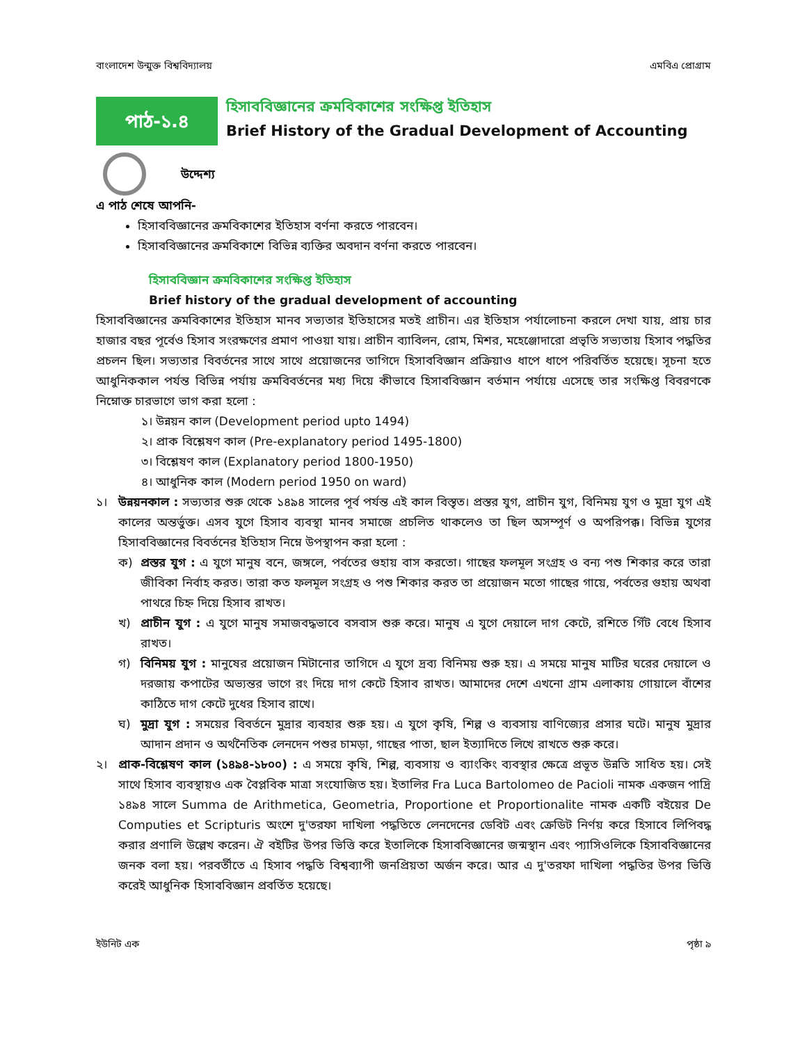বাংলাদেশ উন্মুক্ত বিশ্ববিদ্যালয় এমবিএ প্রোগ্রাম
পাঠ-১.৪
হিসাববিজ্ঞানের ক্রমবিকাশের সংক্ষিপ্ত ইতিহাস
Brief History of the Gradual Development of Accounting
উদ্দেশ্য
এ পাঠ শেষে আপনি-
হিসাববিজ্ঞানের ক্রমবিকাশের ইতিহাস বর্ণনা করতে পারবেন।
হিসাববিজ্ঞানের ক্রমবিকাশে বিভিন্ন ব্যক্তির অবদান বর্ণনা করতে পারবেন।
হিসাববিজ্ঞান ক্রমবিকাশের সংক্ষিপ্ত ইতিহাস
Brief history of the gradual development of accounting
হিসাববিজ্ঞানের ক্রমবিকাশের ইতিহাস মানব সভ্যতার ইতিহাসের মতই প্রাচীন। এর ইতিহাস পর্যালোচনা করলে দেখা যায়, প্রায় চার হাজার বছর পূর্বেও হিসাব সংরক্ষণের প্রমাণ পাওয়া যায়। প্রাচীন ব্যাবিলন, রোম, মিশর, মহেঞ্জোদারো প্রভৃতি সভ্যতায় হিসাব পদ্ধতির প্রচলন ছিল। সভ্যতার বিবর্তনের সাথে সাথে প্রয়োজনের তাগিদে হিসাববিজ্ঞান প্রক্রিয়াও ধাপে ধাপে পরিবর্তিত হয়েছে। সূচনা হতে আধুনিককাল পর্যন্ত বিভিন্ন পর্যায় ক্রমবিবর্তনের মধ্য দিয়ে কীভাবে হিসাববিজ্ঞান বর্তমান পর্যায়ে এসেছে তার সংক্ষিপ্ত বিবরণকে নিম্নোক্ত চারভাগে ভাগ করা হলো :
১। উন্নয়ন কাল (Development period upto 1494)
২। প্রাক বিশ্লেষণ কাল (Pre-explanatory period 1495-1800)
৩। বিশ্লেষণ কাল (Explanatory period 1800-1950)
৪। আধুনিক কাল (Modern period 1950 on ward)
১। উন্নয়নকাল : সভ্যতার শুরু থেকে ১৪৯৪ সালের পূর্ব পর্যন্ত এই কাল বিস্তৃত। প্রস্তর যুগ, প্রাচীন যুগ, বিনিময় যুগ ও মুদ্রা যুগ এই কালের অন্তর্ভুক্ত। এসব যুগে হিসাব ব্যবস্থা মানব সমাজে প্রচলিত থাকলেও তা ছিল অসম্পূর্ণ ও অপরিপক্ক। বিভিন্ন যুগের হিসাববিজ্ঞানের বিবর্তনের ইতিহাস নিম্নে উপস্থাপন করা হলো :
ক) প্রস্তর যুগ : এ যুগে মানুষ বনে, জঙ্গলে, পর্বতের গুহায় বাস করতো। গাছের ফলমূল সংগ্রহ ও বন্য পশু শিকার করে তারা জীবিকা নির্বাহ করত। তারা কত ফলমূল সংগ্রহ ও পশু শিকার করত তা প্রয়োজন মতো গাছের গায়ে, পর্বতের গুহায় অথবা পাথরে চিহ্ন দিয়ে হিসাব রাখত।
খ) প্রাচীন যুগ : এ যুগে মানুষ সমাজবদ্ধভাবে বসবাস শুরু করে। মানুষ এ যুগে দেয়ালে দাগ কেটে, রশিতে গিঁট বেধে হিসাব রাখত।
গ) বিনিময় যুগ : মানুষের প্রয়োজন মিটানোর তাগিদে এ যুগে দ্রব্য বিনিময় শুরু হয়। এ সময়ে মানুষ মাটির ঘরের দেয়ালে ও দরজায় কপাটের অভ্যন্তর ভাগে রং দিয়ে দাগ কেটে হিসাব রাখত। আমাদের দেশে এখনো গ্রাম এলাকায় গোয়ালে বাঁশের কাঠিতে দাগ কেটে দুধের হিসাব রাখে।
ঘ) মুদ্রা যুগ : সময়ের বিবর্তনে মুদ্রার ব্যবহার শুরু হয়। এ যুগে কৃষি, শিল্প ও ব্যবসায় বাণিজ্যের প্রসার ঘটে। মানুষ মুদ্রার আদান প্রদান ও অর্থনৈতিক লেনদেন পশুর চামড়া, গাছের পাতা, ছাল ইত্যাদিতে লিখে রাখতে শুরু করে।
২। প্রাক-বিশ্লেষণ কাল (১৪৯৪-১৮০০) : এ সময়ে কৃষি, শিল্প, ব্যবসায় ও ব্যাংকিং ব্যবস্থার ক্ষেত্রে প্রভূত উন্নতি সাধিত হয়। সেই সাথে হিসাব ব্যবস্থায়ও এক বৈপ্লবিক মাত্রা সংযোজিত হয়। ইতালির Fra Luca Bartolomeo de Pacioli নামক একজন পাদ্রি ১৪৯৪ সালে Summa de Arithmetica, Geometria, Proportione et Proportionalite নামক একটি বইয়ের De Computies et Scripturis অংশে দু'তরফা দাখিলা পদ্ধতিতে লেনদেনের ডেবিট এবং ক্রেডিট নির্ণয় করে হিসাবে লিপিবদ্ধ করার প্রণালি উল্লেখ করেন। ঐ বইটির উপর ভিত্তি করে ইতালিকে হিসাববিজ্ঞানের জন্মস্থান এবং প্যাসিওলিকে হিসাববিজ্ঞানের জনক বলা হয়। পরবর্তীতে এ হিসাব পদ্ধতি বিশ্বব্যাপী জনপ্রিয়তা অর্জন করে। আর এ দু'তরফা দাখিলা পদ্ধতির উপর ভিত্তি করেই আধুনিক হিসাববিজ্ঞান প্রবর্তিত হয়েছে।
ইউনিট এক পৃষ্ঠা ৯